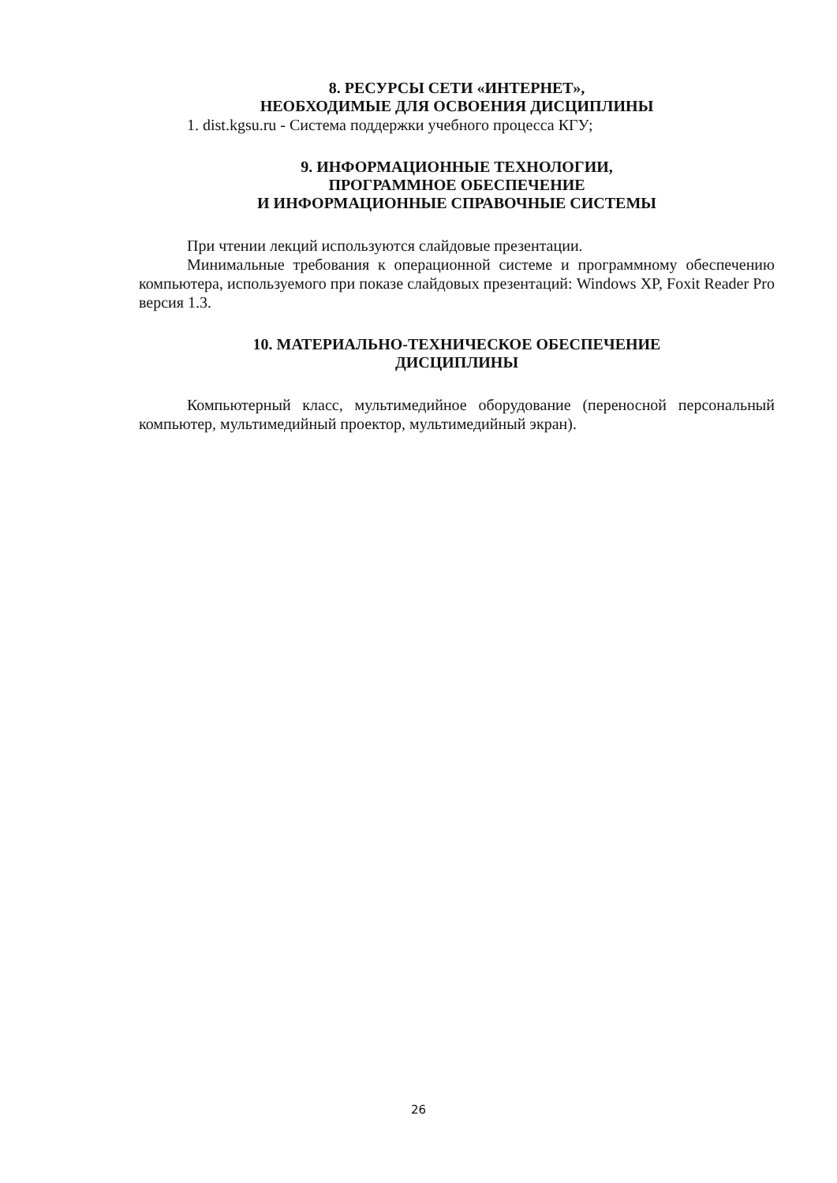8. РЕСУРСЫ СЕТИ «ИНТЕРНЕТ»,
НЕОБХОДИМЫЕ ДЛЯ ОСВОЕНИЯ ДИСЦИПЛИНЫ
1. dist.kgsu.ru - Система поддержки учебного процесса КГУ;
9. ИНФОРМАЦИОННЫЕ ТЕХНОЛОГИИ,
ПРОГРАММНОЕ ОБЕСПЕЧЕНИЕ
И ИНФОРМАЦИОННЫЕ СПРАВОЧНЫЕ СИСТЕМЫ
При чтении лекций используются слайдовые презентации.
Минимальные требования к операционной системе и программному обеспечению компьютера, используемого при показе слайдовых презентаций: Windows XP, Foxit Reader Pro версия 1.3.
10. МАТЕРИАЛЬНО-ТЕХНИЧЕСКОЕ ОБЕСПЕЧЕНИЕ
ДИСЦИПЛИНЫ
Компьютерный класс, мультимедийное оборудование (переносной персональный компьютер, мультимедийный проектор, мультимедийный экран).
26